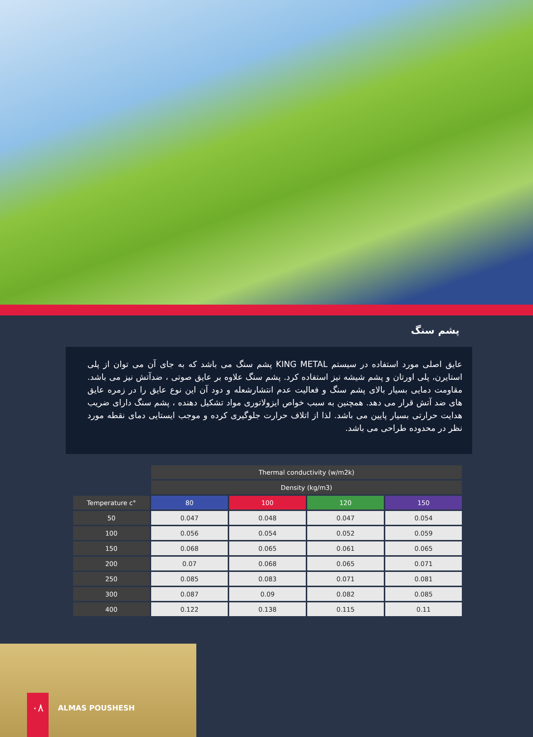پشم سنگ
عایق اصلی مورد استفاده در سیستم KING METAL پشم سنگ می باشد که به جای آن می توان از پلی استایرن، پلی اورتان و پشم شیشه نیز استفاده کرد. پشم سنگ علاوه بر عایق صوتی ، ضدآتش نیز می باشد. مقاومت دمایی بسیار بالای پشم سنگ و فعالیت عدم انتشارشعله و دود آن این نوع عایق را در زمره عایق های ضد آتش قرار می دهد. همچنین به سبب خواص ایزولاتوری مواد تشکیل دهنده ، پشم سنگ دارای ضریب هدایت حرارتی بسیار پایین می باشد. لذا از اتلاف حرارت جلوگیری کرده و موجب ایستایی دمای نقطه مورد نظر در محدوده طراحی می باشد.
| | Thermal conductivity (w/m2k) | | | |
| | Density (kg/m3) | | | |
| Temperature c° | 80 | 100 | 120 | 150 |
| 50 | 0.047 | 0.048 | 0.047 | 0.054 |
| 100 | 0.056 | 0.054 | 0.052 | 0.059 |
| 150 | 0.068 | 0.065 | 0.061 | 0.065 |
| 200 | 0.07 | 0.068 | 0.065 | 0.071 |
| 250 | 0.085 | 0.083 | 0.071 | 0.081 |
| 300 | 0.087 | 0.09 | 0.082 | 0.085 |
| 400 | 0.122 | 0.138 | 0.115 | 0.11 |
۰۸
ALMAS POUSHESH